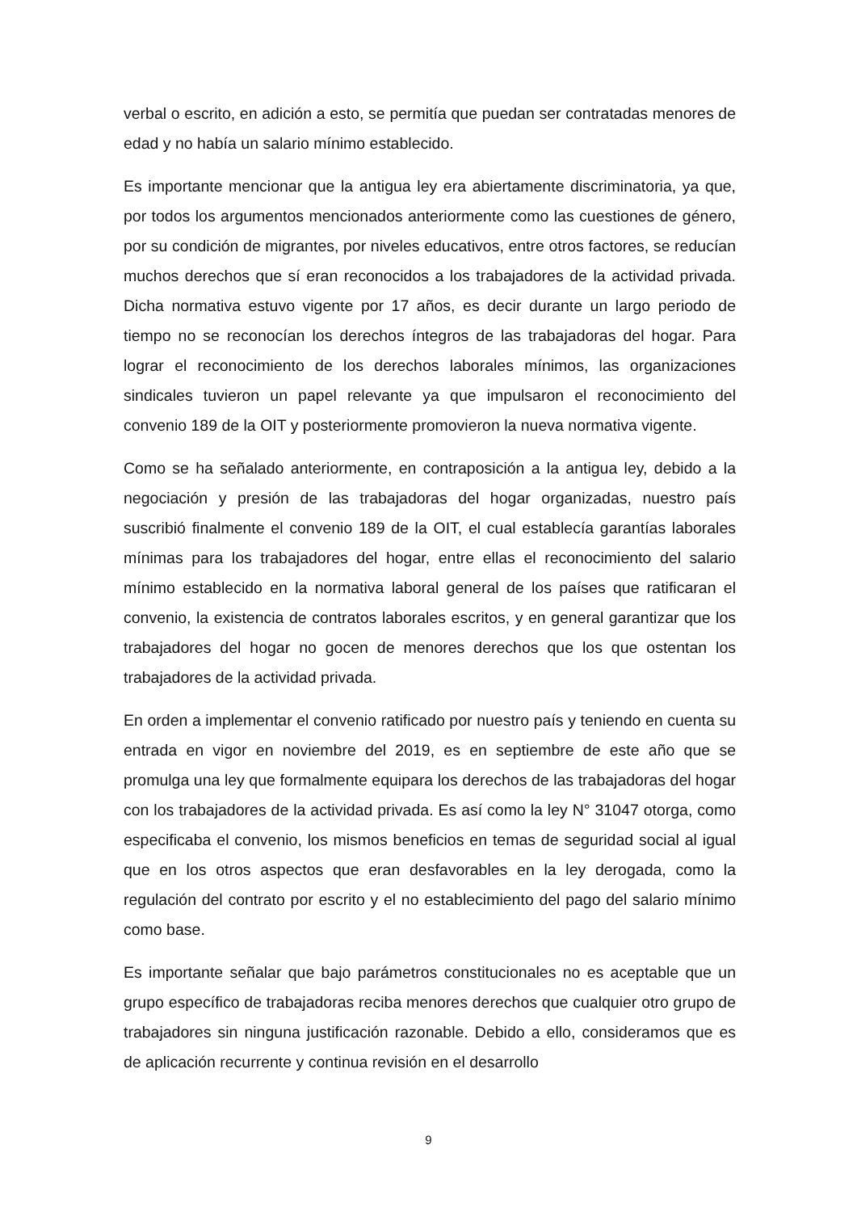verbal o escrito, en adición a esto, se permitía que puedan ser contratadas menores de edad y no había un salario mínimo establecido.
Es importante mencionar que la antigua ley era abiertamente discriminatoria, ya que, por todos los argumentos mencionados anteriormente como las cuestiones de género, por su condición de migrantes, por niveles educativos, entre otros factores, se reducían muchos derechos que sí eran reconocidos a los trabajadores de la actividad privada. Dicha normativa estuvo vigente por 17 años, es decir durante un largo periodo de tiempo no se reconocían los derechos íntegros de las trabajadoras del hogar. Para lograr el reconocimiento de los derechos laborales mínimos, las organizaciones sindicales tuvieron un papel relevante ya que impulsaron el reconocimiento del convenio 189 de la OIT y posteriormente promovieron la nueva normativa vigente.
Como se ha señalado anteriormente, en contraposición a la antigua ley, debido a la negociación y presión de las trabajadoras del hogar organizadas, nuestro país suscribió finalmente el convenio 189 de la OIT, el cual establecía garantías laborales mínimas para los trabajadores del hogar, entre ellas el reconocimiento del salario mínimo establecido en la normativa laboral general de los países que ratificaran el convenio, la existencia de contratos laborales escritos, y en general garantizar que los trabajadores del hogar no gocen de menores derechos que los que ostentan los trabajadores de la actividad privada.
En orden a implementar el convenio ratificado por nuestro país y teniendo en cuenta su entrada en vigor en noviembre del 2019, es en septiembre de este año que se promulga una ley que formalmente equipara los derechos de las trabajadoras del hogar con los trabajadores de la actividad privada. Es así como la ley N° 31047 otorga, como especificaba el convenio, los mismos beneficios en temas de seguridad social al igual que en los otros aspectos que eran desfavorables en la ley derogada, como la regulación del contrato por escrito y el no establecimiento del pago del salario mínimo como base.
Es importante señalar que bajo parámetros constitucionales no es aceptable que un grupo específico de trabajadoras reciba menores derechos que cualquier otro grupo de trabajadores sin ninguna justificación razonable. Debido a ello, consideramos que es de aplicación recurrente y continua revisión en el desarrollo
9